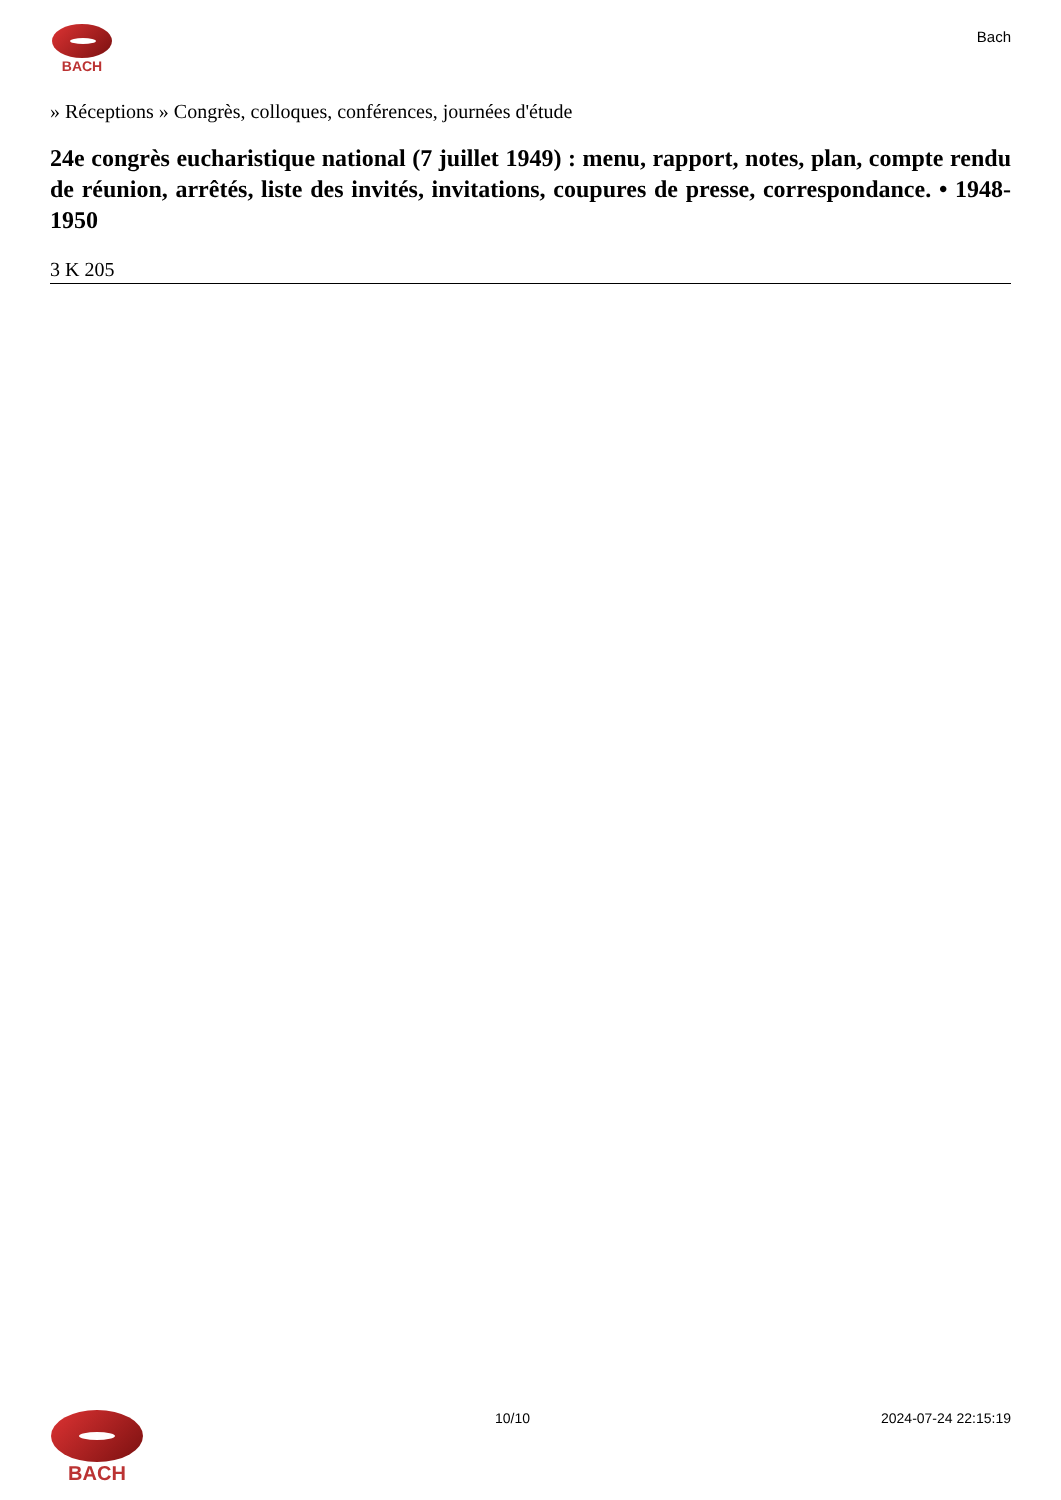BACH
Bach
» Réceptions » Congrès, colloques, conférences, journées d'étude
24e congrès eucharistique national (7 juillet 1949) : menu, rapport, notes, plan, compte rendu de réunion, arrêtés, liste des invités, invitations, coupures de presse, correspondance. • 1948-1950
3 K 205
BACH
10/10 2024-07-24 22:15:19